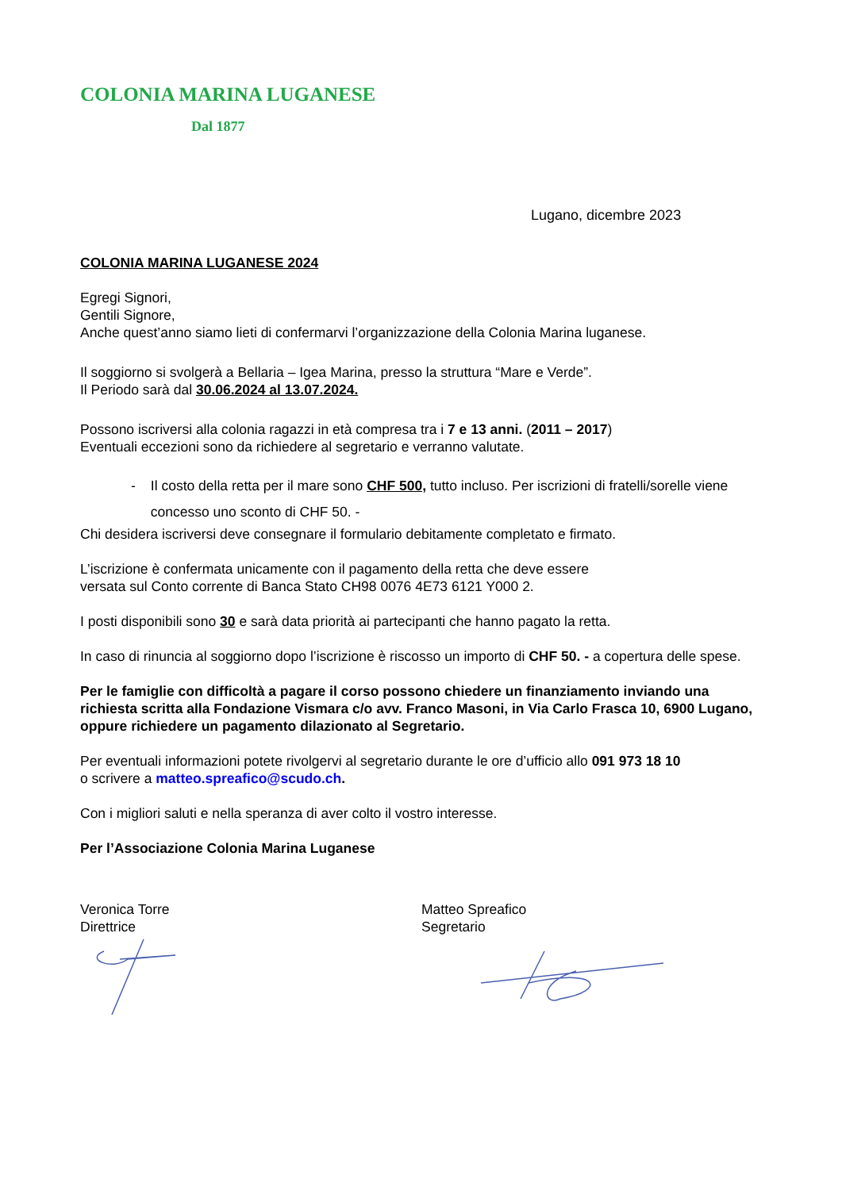COLONIA MARINA LUGANESE
Dal 1877
Lugano, dicembre 2023
COLONIA MARINA LUGANESE 2024
Egregi Signori,
Gentili Signore,
Anche quest’anno siamo lieti di confermarvi l’organizzazione della Colonia Marina luganese.
Il soggiorno si svolgerà a Bellaria – Igea Marina, presso la struttura “Mare e Verde”.
Il Periodo sarà dal 30.06.2024 al 13.07.2024.
Possono iscriversi alla colonia ragazzi in età compresa tra i 7 e 13 anni. (2011 – 2017)
Eventuali eccezioni sono da richiedere al segretario e verranno valutate.
- Il costo della retta per il mare sono CHF 500, tutto incluso. Per iscrizioni di fratelli/sorelle viene concesso uno sconto di CHF 50. -
Chi desidera iscriversi deve consegnare il formulario debitamente completato e firmato.
L’iscrizione è confermata unicamente con il pagamento della retta che deve essere
versata sul Conto corrente di Banca Stato CH98 0076 4E73 6121 Y000 2.
I posti disponibili sono 30 e sarà data priorità ai partecipanti che hanno pagato la retta.
In caso di rinuncia al soggiorno dopo l’iscrizione è riscosso un importo di CHF 50. - a copertura delle spese.
Per le famiglie con difficoltà a pagare il corso possono chiedere un finanziamento inviando una richiesta scritta alla Fondazione Vismara c/o avv. Franco Masoni, in Via Carlo Frasca 10, 6900 Lugano, oppure richiedere un pagamento dilazionato al Segretario.
Per eventuali informazioni potete rivolgervi al segretario durante le ore d’ufficio allo 091 973 18 10
o scrivere a matteo.spreafico@scudo.ch.
Con i migliori saluti e nella speranza di aver colto il vostro interesse.
Per l’Associazione Colonia Marina Luganese
Veronica Torre
Direttrice
Matteo Spreafico
Segretario